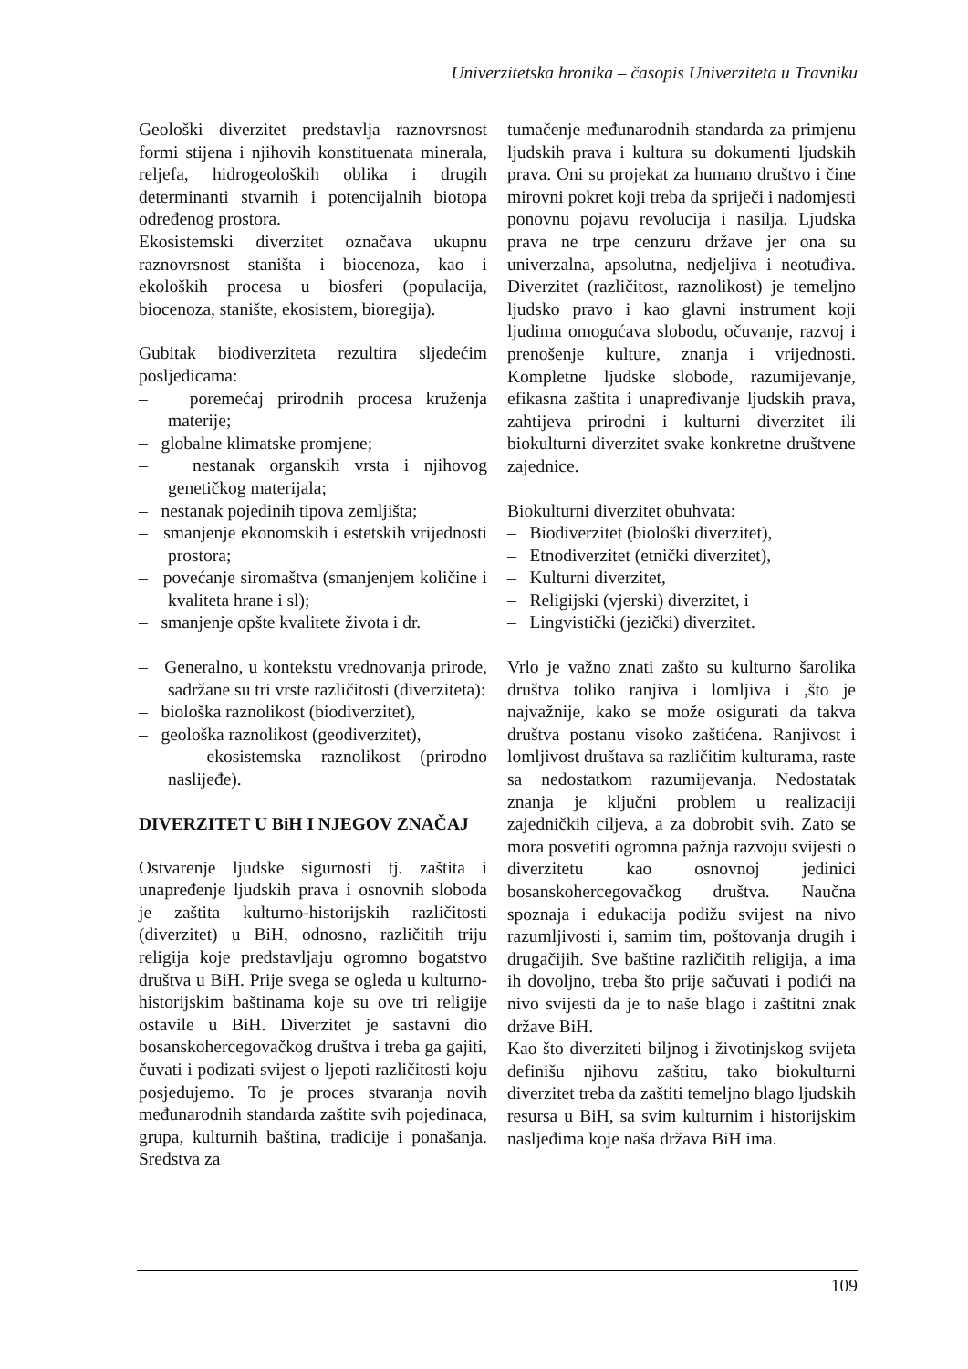Univerzitetska hronika – časopis Univerziteta u Travniku
Geološki diverzitet predstavlja raznovrsnost formi stijena i njihovih konstituenata minerala, reljefa, hidrogeoloških oblika i drugih determinanti stvarnih i potencijalnih biotopa određenog prostora.
Ekosistemski diverzitet označava ukupnu raznovrsnost staništa i biocenoza, kao i ekoloških procesa u biosferi (populacija, biocenoza, stanište, ekosistem, bioregija).
Gubitak biodiverziteta rezultira sljedećim posljedicama:
– poremećaj prirodnih procesa kruženja materije;
– globalne klimatske promjene;
– nestanak organskih vrsta i njihovog genetičkog materijala;
– nestanak pojedinih tipova zemljišta;
– smanjenje ekonomskih i estetskih vrijednosti prostora;
– povećanje siromaštva (smanjenjem količine i kvaliteta hrane i sl);
– smanjenje opšte kvalitete života i dr.
– Generalno, u kontekstu vrednovanja prirode, sadržane su tri vrste različitosti (diverziteta):
– biološka raznolikost (biodiverzitet),
– geološka raznolikost (geodiverzitet),
– ekosistemska raznolikost (prirodno naslijeđe).
DIVERZITET U BiH I NJEGOV ZNAČAJ
Ostvarenje ljudske sigurnosti tj. zaštita i unapređenje ljudskih prava i osnovnih sloboda je zaštita kulturno-historijskih različitosti (diverzitet) u BiH, odnosno, različitih triju religija koje predstavljaju ogromno bogatstvo društva u BiH. Prije svega se ogleda u kulturno-historijskim baštinama koje su ove tri religije ostavile u BiH. Diverzitet je sastavni dio bosanskohercegovačkog društva i treba ga gajiti, čuvati i podizati svijest o ljepoti različitosti koju posjedujemo. To je proces stvaranja novih međunarodnih standarda zaštite svih pojedinaca, grupa, kulturnih baština, tradicije i ponašanja. Sredstva za
tumačenje međunarodnih standarda za primjenu ljudskih prava i kultura su dokumenti ljudskih prava. Oni su projekat za humano društvo i čine mirovni pokret koji treba da spriječi i nadomjesti ponovnu pojavu revolucija i nasilja. Ljudska prava ne trpe cenzuru države jer ona su univerzalna, apsolutna, nedjeljiva i neotuđiva. Diverzitet (različitost, raznolikost) je temeljno ljudsko pravo i kao glavni instrument koji ljudima omogućava slobodu, očuvanje, razvoj i prenošenje kulture, znanja i vrijednosti. Kompletne ljudske slobode, razumijevanje, efikasna zaštita i unapređivanje ljudskih prava, zahtijeva prirodni i kulturni diverzitet ili biokulturni diverzitet svake konkretne društvene zajednice.
Biokulturni diverzitet obuhvata:
– Biodiverzitet (biološki diverzitet),
– Etnodiverzitet (etnički diverzitet),
– Kulturni diverzitet,
– Religijski (vjerski) diverzitet, i
– Lingvistički (jezički) diverzitet.
Vrlo je važno znati zašto su kulturno šarolika društva toliko ranjiva i lomljiva i ,što je najvažnije, kako se može osigurati da takva društva postanu visoko zaštićena. Ranjivost i lomljivost društava sa različitim kulturama, raste sa nedostatkom razumijevanja. Nedostatak znanja je ključni problem u realizaciji zajedničkih ciljeva, a za dobrobit svih. Zato se mora posvetiti ogromna pažnja razvoju svijesti o diverzitetu kao osnovnoj jedinici bosanskohercegovačkog društva. Naučna spoznaja i edukacija podižu svijest na nivo razumljivosti i, samim tim, poštovanja drugih i drugačijih. Sve baštine različitih religija, a ima ih dovoljno, treba što prije sačuvati i podići na nivo svijesti da je to naše blago i zaštitni znak države BiH.
Kao što diverziteti biljnog i životinjskog svijeta definišu njihovu zaštitu, tako biokulturni diverzitet treba da zaštiti temeljno blago ljudskih resursa u BiH, sa svim kulturnim i historijskim naslјeđima koje naša država BiH ima.
109